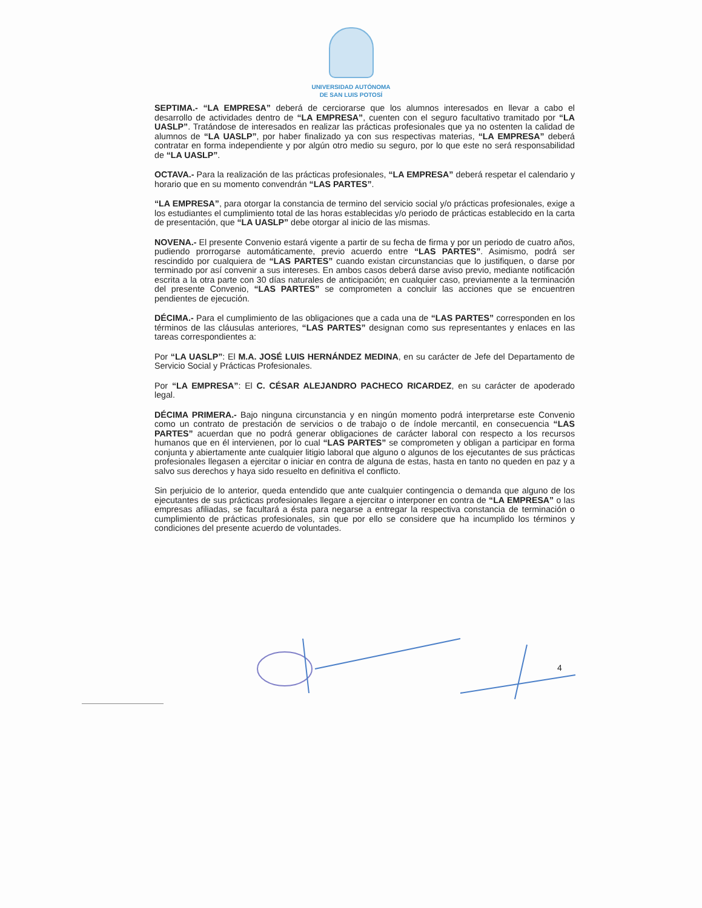UNIVERSIDAD AUTÓNOMA
DE SAN LUIS POTOSÍ
SEPTIMA.- “LA EMPRESA” deberá de cerciorarse que los alumnos interesados en llevar a cabo el desarrollo de actividades dentro de “LA EMPRESA”, cuenten con el seguro facultativo tramitado por “LA UASLP”. Tratándose de interesados en realizar las prácticas profesionales que ya no ostenten la calidad de alumnos de “LA UASLP”, por haber finalizado ya con sus respectivas materias, “LA EMPRESA” deberá contratar en forma independiente y por algún otro medio su seguro, por lo que este no será responsabilidad de “LA UASLP”.
OCTAVA.- Para la realización de las prácticas profesionales, “LA EMPRESA” deberá respetar el calendario y horario que en su momento convendrán “LAS PARTES”.
“LA EMPRESA”, para otorgar la constancia de termino del servicio social y/o prácticas profesionales, exige a los estudiantes el cumplimiento total de las horas establecidas y/o periodo de prácticas establecido en la carta de presentación, que “LA UASLP” debe otorgar al inicio de las mismas.
NOVENA.- El presente Convenio estará vigente a partir de su fecha de firma y por un periodo de cuatro años, pudiendo prorrogarse automáticamente, previo acuerdo entre “LAS PARTES”. Asimismo, podrá ser rescindido por cualquiera de “LAS PARTES” cuando existan circunstancias que lo justifiquen, o darse por terminado por así convenir a sus intereses. En ambos casos deberá darse aviso previo, mediante notificación escrita a la otra parte con 30 días naturales de anticipación; en cualquier caso, previamente a la terminación del presente Convenio, “LAS PARTES” se comprometen a concluir las acciones que se encuentren pendientes de ejecución.
DÉCIMA.- Para el cumplimiento de las obligaciones que a cada una de “LAS PARTES” corresponden en los términos de las cláusulas anteriores, “LAS PARTES” designan como sus representantes y enlaces en las tareas correspondientes a:
Por “LA UASLP”: El M.A. JOSÉ LUIS HERNÁNDEZ MEDINA, en su carácter de Jefe del Departamento de Servicio Social y Prácticas Profesionales.
Por “LA EMPRESA”: El C. CÉSAR ALEJANDRO PACHECO RICARDEZ, en su carácter de apoderado legal.
DÉCIMA PRIMERA.- Bajo ninguna circunstancia y en ningún momento podrá interpretarse este Convenio como un contrato de prestación de servicios o de trabajo o de índole mercantil, en consecuencia “LAS PARTES” acuerdan que no podrá generar obligaciones de carácter laboral con respecto a los recursos humanos que en él intervienen, por lo cual “LAS PARTES” se comprometen y obligan a participar en forma conjunta y abiertamente ante cualquier litigio laboral que alguno o algunos de los ejecutantes de sus prácticas profesionales llegasen a ejercitar o iniciar en contra de alguna de estas, hasta en tanto no queden en paz y a salvo sus derechos y haya sido resuelto en definitiva el conflicto.
Sin perjuicio de lo anterior, queda entendido que ante cualquier contingencia o demanda que alguno de los ejecutantes de sus prácticas profesionales llegare a ejercitar o interponer en contra de “LA EMPRESA” o las empresas afiliadas, se facultará a ésta para negarse a entregar la respectiva constancia de terminación o cumplimiento de prácticas profesionales, sin que por ello se considere que ha incumplido los términos y condiciones del presente acuerdo de voluntades.
4